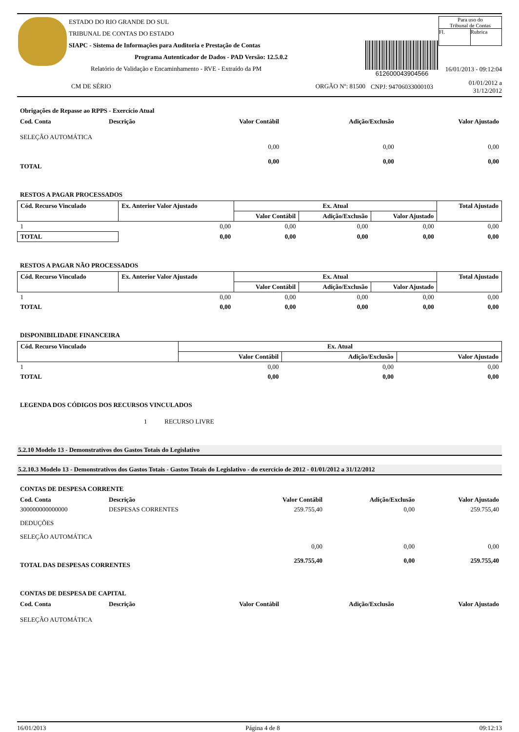ESTADO DO RIO GRANDE DO SUL
TRIBUNAL DE CONTAS DO ESTADO
SIAPC - Sistema de Informações para Auditoria e Prestação de Contas
Programa Autenticador de Dados - PAD Versão: 12.5.0.2
Relatório de Validação e Encaminhamento - RVE - Extraído da PM
CM DE SÉRIO ORGÃO Nº: 81500
612600043904566
CNPJ: 94706033000103
Para uso do
Tribunal de Contas
Fl. Rubrica
16/01/2013 - 09:12:04
01/01/2012 a 31/12/2012
Obrigações de Repasse ao RPPS - Exercício Atual
| Cod. Conta | Descrição | Valor Contábil | Adição/Exclusão | Valor Ajustado |
| --- | --- | --- | --- | --- |
| SELEÇÃO AUTOMÁTICA | | | | |
| | | 0,00 | 0,00 | 0,00 |
| TOTAL | | 0,00 | 0,00 | 0,00 |
RESTOS A PAGAR PROCESSADOS
| Cód. Recurso Vinculado | Ex. Anterior Valor Ajustado | Ex. Atual | | | Total Ajustado |
| --- | --- | --- | --- | --- | --- |
| | | Valor Contábil | Adição/Exclusão | Valor Ajustado | |
| 1 | 0,00 | 0,00 | 0,00 | 0,00 | 0,00 |
| TOTAL | 0,00 | 0,00 | 0,00 | 0,00 | 0,00 |
RESTOS A PAGAR NÃO PROCESSADOS
| Cód. Recurso Vinculado | Ex. Anterior Valor Ajustado | Ex. Atual | | | Total Ajustado |
| --- | --- | --- | --- | --- | --- |
| | | Valor Contábil | Adição/Exclusão | Valor Ajustado | |
| 1 | 0,00 | 0,00 | 0,00 | 0,00 | 0,00 |
| TOTAL | 0,00 | 0,00 | 0,00 | 0,00 | 0,00 |
DISPONIBILIDADE FINANCEIRA
| Cód. Recurso Vinculado | Ex. Atual | | |
| --- | --- | --- | --- |
| | Valor Contábil | Adição/Exclusão | Valor Ajustado |
| 1 | 0,00 | 0,00 | 0,00 |
| TOTAL | 0,00 | 0,00 | 0,00 |
LEGENDA DOS CÓDIGOS DOS RECURSOS VINCULADOS
1 RECURSO LIVRE
5.2.10 Modelo 13 - Demonstrativos dos Gastos Totais do Legislativo
5.2.10.3 Modelo 13 - Demonstrativos dos Gastos Totais - Gastos Totais do Legislativo - do exercício de 2012 - 01/01/2012 a 31/12/2012
CONTAS DE DESPESA CORRENTE
| Cod. Conta | Descrição | Valor Contábil | Adição/Exclusão | Valor Ajustado |
| --- | --- | --- | --- | --- |
| 300000000000000 | DESPESAS CORRENTES | 259.755,40 | 0,00 | 259.755,40 |
| DEDUÇÕES | | | | |
| SELEÇÃO AUTOMÁTICA | | | | |
| | | 0,00 | 0,00 | 0,00 |
| TOTAL DAS DESPESAS CORRENTES | | 259.755,40 | 0,00 | 259.755,40 |
CONTAS DE DESPESA DE CAPITAL
| Cod. Conta | Descrição | Valor Contábil | Adição/Exclusão | Valor Ajustado |
| --- | --- | --- | --- | --- |
| SELEÇÃO AUTOMÁTICA | | | | |
16/01/2013 Página 4 de 8 09:12:13